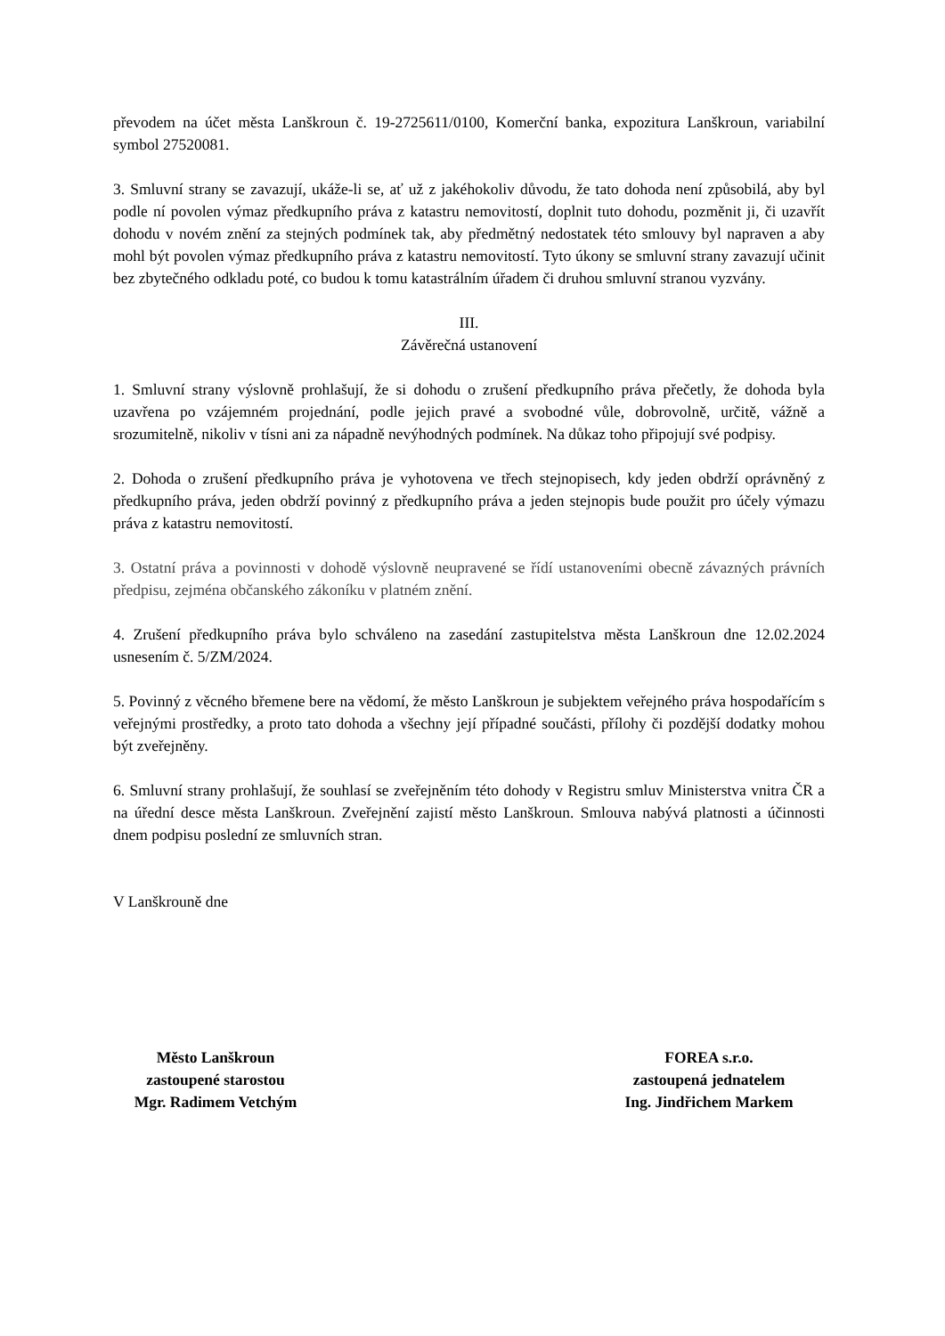převodem na účet města Lanškroun č. 19-2725611/0100, Komerční banka, expozitura Lanškroun, variabilní symbol 27520081.
3. Smluvní strany se zavazují, ukáže-li se, ať už z jakéhokoliv důvodu, že tato dohoda není způsobilá, aby byl podle ní povolen výmaz předkupního práva z katastru nemovitostí, doplnit tuto dohodu, pozměnit ji, či uzavřít dohodu v novém znění za stejných podmínek tak, aby předmětný nedostatek této smlouvy byl napraven a aby mohl být povolen výmaz předkupního práva z katastru nemovitostí. Tyto úkony se smluvní strany zavazují učinit bez zbytečného odkladu poté, co budou k tomu katastrálním úřadem či druhou smluvní stranou vyzvány.
III.
Závěrečná ustanovení
1. Smluvní strany výslovně prohlašují, že si dohodu o zrušení předkupního práva přečetly, že dohoda byla uzavřena po vzájemném projednání, podle jejich pravé a svobodné vůle, dobrovolně, určitě, vážně a srozumitelně, nikoliv v tísni ani za nápadně nevýhodných podmínek. Na důkaz toho připojují své podpisy.
2. Dohoda o zrušení předkupního práva je vyhotovena ve třech stejnopisech, kdy jeden obdrží oprávněný z předkupního práva, jeden obdrží povinný z předkupního práva a jeden stejnopis bude použit pro účely výmazu práva z katastru nemovitostí.
3. Ostatní práva a povinnosti v dohodě výslovně neupravené se řídí ustanoveními obecně závazných právních předpisu, zejména občanského zákoníku v platném znění.
4. Zrušení předkupního práva bylo schváleno na zasedání zastupitelstva města Lanškroun dne 12.02.2024 usnesením č. 5/ZM/2024.
5. Povinný z věcného břemene bere na vědomí, že město Lanškroun je subjektem veřejného práva hospodařícím s veřejnými prostředky, a proto tato dohoda a všechny její případné součásti, přílohy či pozdější dodatky mohou být zveřejněny.
6. Smluvní strany prohlašují, že souhlasí se zveřejněním této dohody v Registru smluv Ministerstva vnitra ČR a na úřední desce města Lanškroun. Zveřejnění zajistí město Lanškroun. Smlouva nabývá platnosti a účinnosti dnem podpisu poslední ze smluvních stran.
V Lanškrouně dne
Město Lanškroun
zastoupené starostou
Mgr. Radimem Vetchým
FOREA s.r.o.
zastoupená jednatelem
Ing. Jindřichem Markem